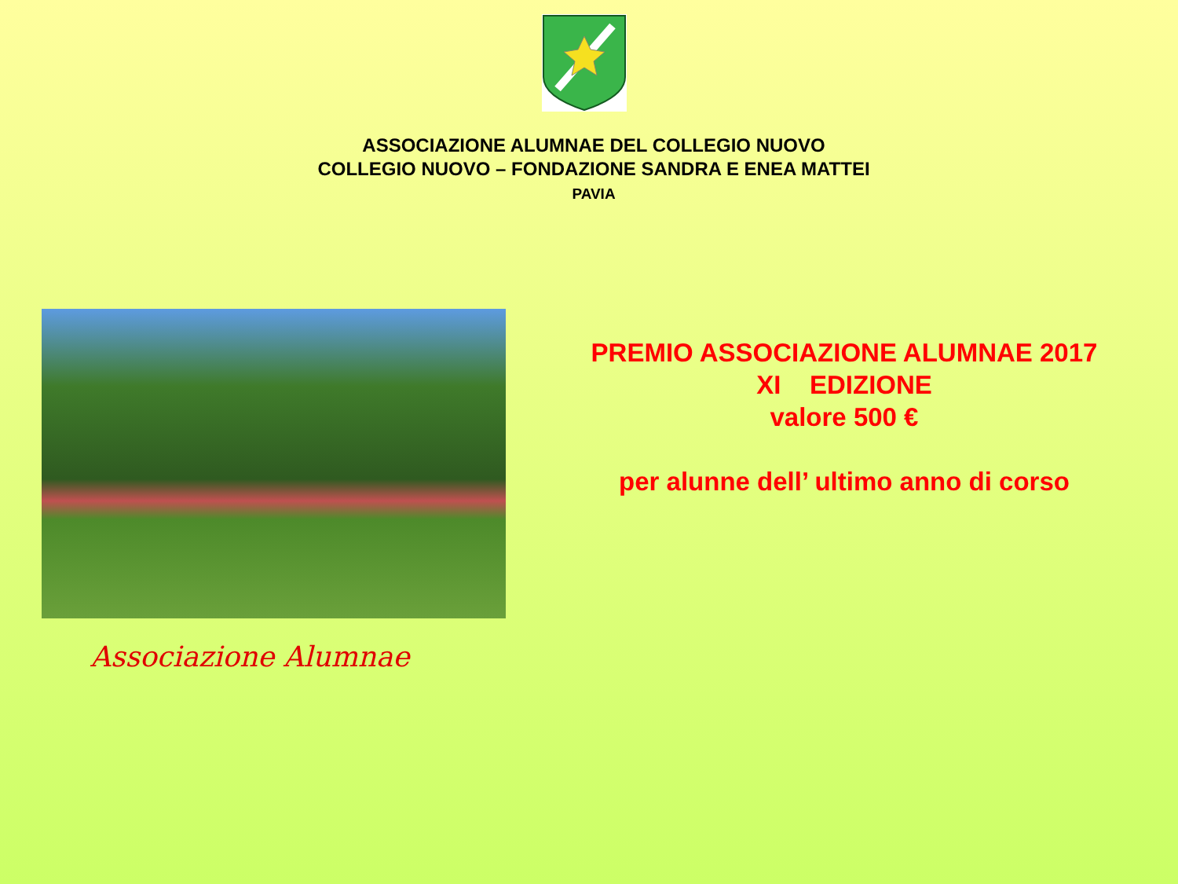ASSOCIAZIONE ALUMNAE DEL COLLEGIO NUOVO
COLLEGIO NUOVO – FONDAZIONE SANDRA E ENEA MATTEI
PAVIA
Associazione Alumnae
PREMIO ASSOCIAZIONE ALUMNAE 2017
XI EDIZIONE
valore 500 €
per alunne dell’ ultimo anno di corso